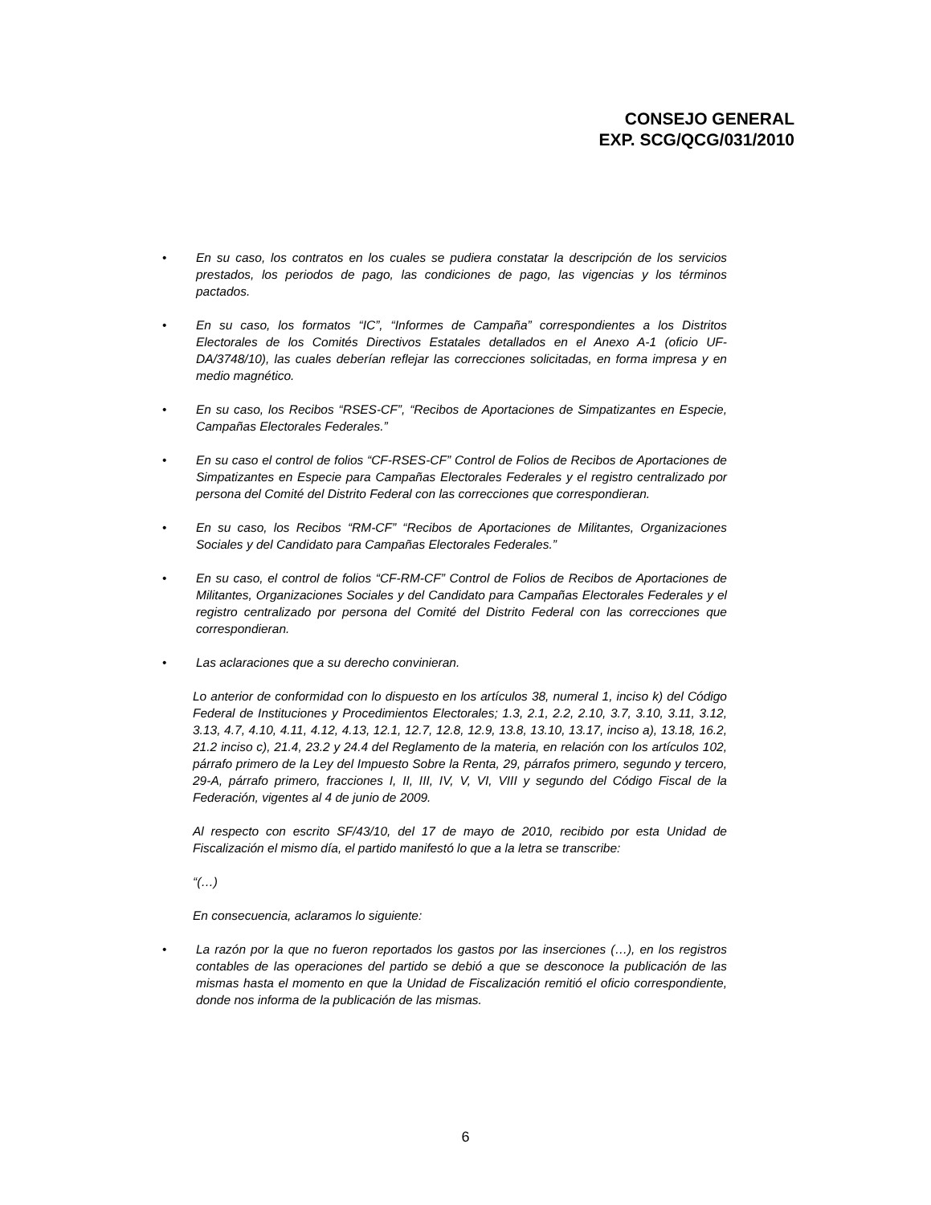CONSEJO GENERAL
EXP. SCG/QCG/031/2010
• En su caso, los contratos en los cuales se pudiera constatar la descripción de los servicios prestados, los periodos de pago, las condiciones de pago, las vigencias y los términos pactados.
• En su caso, los formatos “IC”, “Informes de Campaña” correspondientes a los Distritos Electorales de los Comités Directivos Estatales detallados en el Anexo A-1 (oficio UF-DA/3748/10), las cuales deberían reflejar las correcciones solicitadas, en forma impresa y en medio magnético.
• En su caso, los Recibos “RSES-CF”, “Recibos de Aportaciones de Simpatizantes en Especie, Campañas Electorales Federales.”
• En su caso el control de folios “CF-RSES-CF” Control de Folios de Recibos de Aportaciones de Simpatizantes en Especie para Campañas Electorales Federales y el registro centralizado por persona del Comité del Distrito Federal con las correcciones que correspondieran.
• En su caso, los Recibos “RM-CF” “Recibos de Aportaciones de Militantes, Organizaciones Sociales y del Candidato para Campañas Electorales Federales.”
• En su caso, el control de folios “CF-RM-CF” Control de Folios de Recibos de Aportaciones de Militantes, Organizaciones Sociales y del Candidato para Campañas Electorales Federales y el registro centralizado por persona del Comité del Distrito Federal con las correcciones que correspondieran.
• Las aclaraciones que a su derecho convinieran.
Lo anterior de conformidad con lo dispuesto en los artículos 38, numeral 1, inciso k) del Código Federal de Instituciones y Procedimientos Electorales; 1.3, 2.1, 2.2, 2.10, 3.7, 3.10, 3.11, 3.12, 3.13, 4.7, 4.10, 4.11, 4.12, 4.13, 12.1, 12.7, 12.8, 12.9, 13.8, 13.10, 13.17, inciso a), 13.18, 16.2, 21.2 inciso c), 21.4, 23.2 y 24.4 del Reglamento de la materia, en relación con los artículos 102, párrafo primero de la Ley del Impuesto Sobre la Renta, 29, párrafos primero, segundo y tercero, 29-A, párrafo primero, fracciones I, II, III, IV, V, VI, VIII y segundo del Código Fiscal de la Federación, vigentes al 4 de junio de 2009.
Al respecto con escrito SF/43/10, del 17 de mayo de 2010, recibido por esta Unidad de Fiscalización el mismo día, el partido manifestó lo que a la letra se transcribe:
“(…)
En consecuencia, aclaramos lo siguiente:
• La razón por la que no fueron reportados los gastos por las inserciones (…), en los registros contables de las operaciones del partido se debió a que se desconoce la publicación de las mismas hasta el momento en que la Unidad de Fiscalización remitió el oficio correspondiente, donde nos informa de la publicación de las mismas.
6